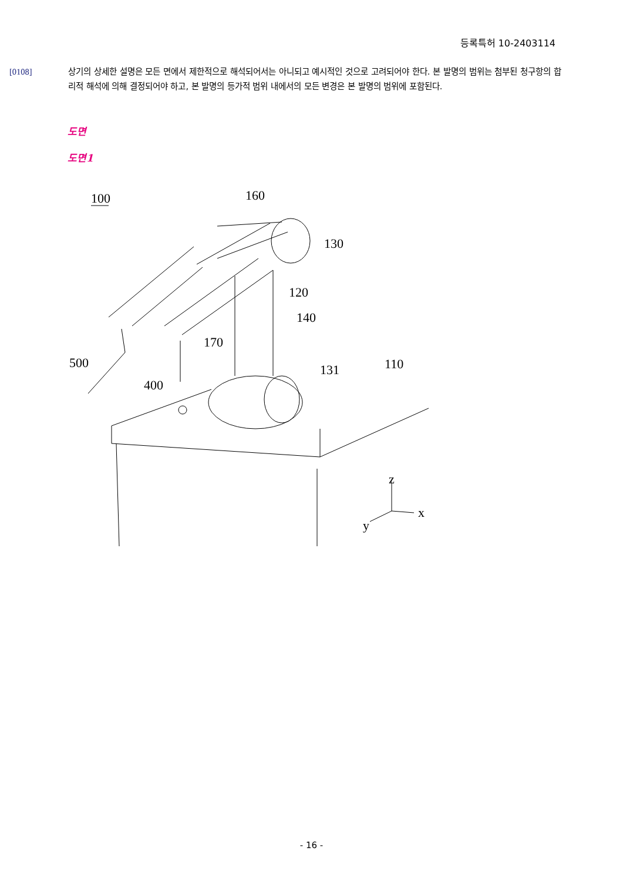등록특허 10-2403114
[0108] 상기의 상세한 설명은 모든 면에서 제한적으로 해석되어서는 아니되고 예시적인 것으로 고려되어야 한다. 본 발명의 범위는 첨부된 청구항의 합리적 해석에 의해 결정되어야 하고, 본 발명의 등가적 범위 내에서의 모든 변경은 본 발명의 범위에 포함된다.
도면
도면1
100
160
130
120
140
170
500
131
110
400
z
x
y
- 16 -